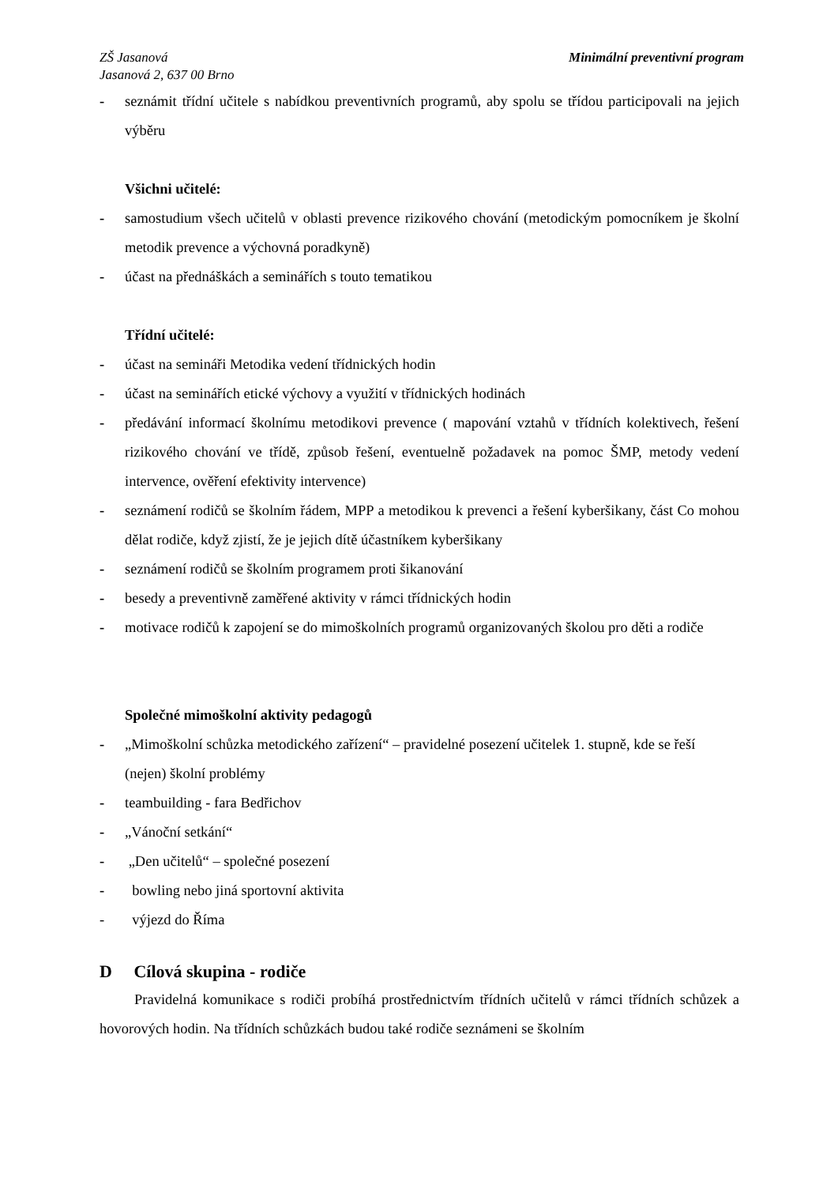ZŠ Jasanová
Jasanová 2, 637 00 Brno
Minimální preventivní program
- seznámit třídní učitele s nabídkou preventivních programů, aby spolu se třídou participovali na jejich výběru
Všichni učitelé:
- samostudium všech učitelů v oblasti prevence rizikového chování (metodickým pomocníkem je školní metodik prevence a výchovná poradkyně)
- účast na přednáškách a seminářích s touto tematikou
Třídní učitelé:
- účast na semináři Metodika vedení třídnických hodin
- účast na seminářích etické výchovy a využití v třídnických hodinách
- předávání informací školnímu metodikovi prevence ( mapování vztahů v třídních kolektivech, řešení rizikového chování ve třídě, způsob řešení, eventuelně požadavek na pomoc ŠMP, metody vedení intervence, ověření efektivity intervence)
- seznámení rodičů se školním řádem, MPP a metodikou k prevenci a řešení kyberšikany, část Co mohou dělat rodiče, když zjistí, že je jejich dítě účastníkem kyberšikany
- seznámení rodičů se školním programem proti šikanování
- besedy a preventivně zaměřené aktivity v rámci třídnických hodin
- motivace rodičů k zapojení se do mimoškolních programů organizovaných školou pro děti a rodiče
Společné mimoškolní aktivity pedagogů
- „Mimoškolní schůzka metodického zařízení“ – pravidelné posezení učitelek 1. stupně, kde se řeší (nejen) školní problémy
- teambuilding - fara Bedřichov
- „Vánoční setkání“
- „Den učitelů“ – společné posezení
- bowling nebo jiná sportovní aktivita
- výjezd do Říma
D Cílová skupina - rodiče
Pravidelná komunikace s rodiči probíhá prostřednictvím třídních učitelů v rámci třídních schůzek a hovorových hodin. Na třídních schůzkách budou také rodiče seznámeni se školním